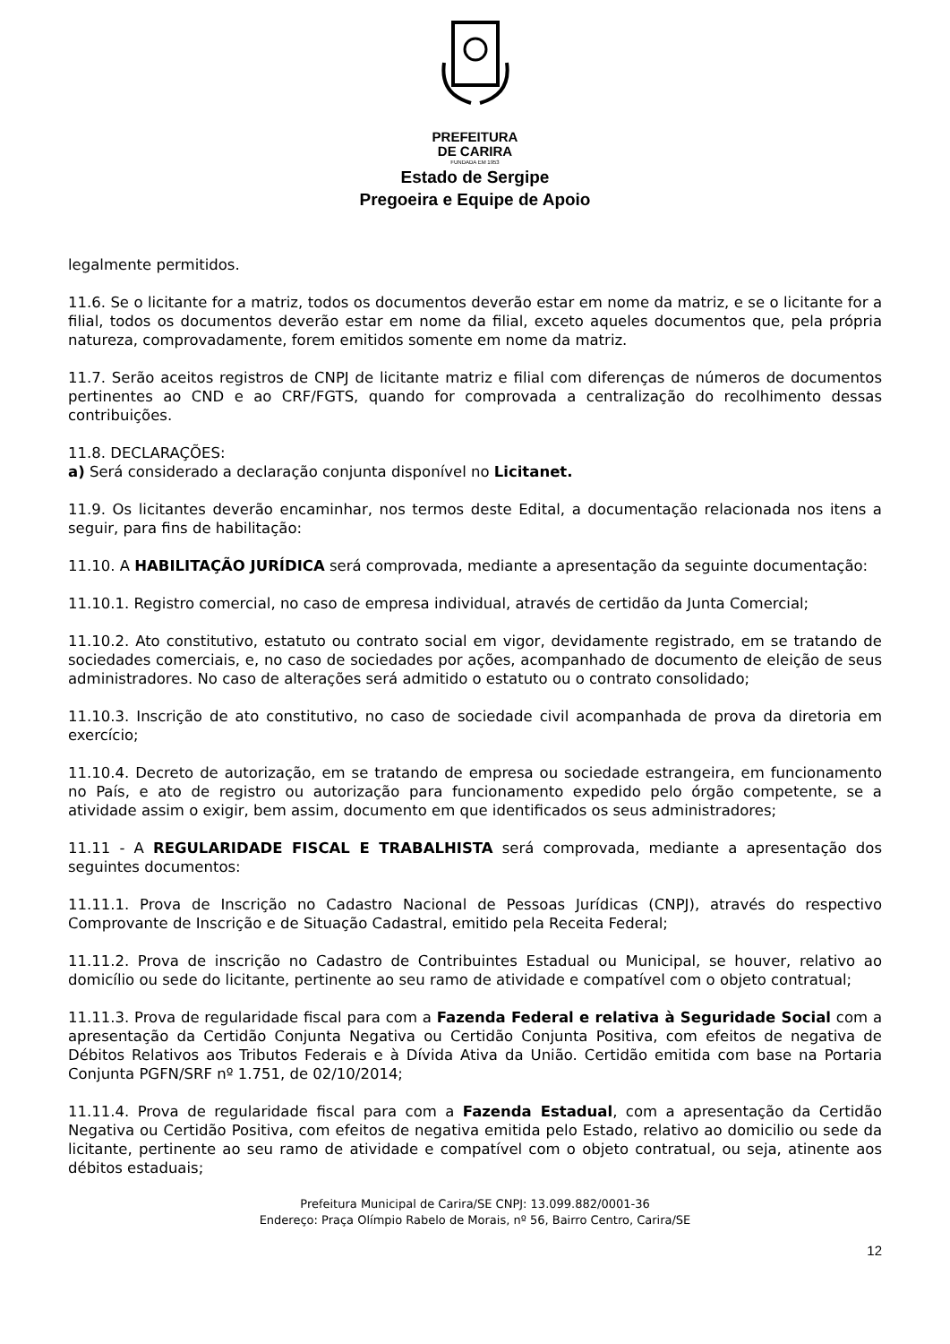PREFEITURA
DE CARIRA
FUNDADA EM 1953
Estado de Sergipe
Pregoeira e Equipe de Apoio
legalmente permitidos.
11.6. Se o licitante for a matriz, todos os documentos deverão estar em nome da matriz, e se o licitante for a filial, todos os documentos deverão estar em nome da filial, exceto aqueles documentos que, pela própria natureza, comprovadamente, forem emitidos somente em nome da matriz.
11.7. Serão aceitos registros de CNPJ de licitante matriz e filial com diferenças de números de documentos pertinentes ao CND e ao CRF/FGTS, quando for comprovada a centralização do recolhimento dessas contribuições.
11.8. DECLARAÇÕES:
a) Será considerado a declaração conjunta disponível no Licitanet.
11.9. Os licitantes deverão encaminhar, nos termos deste Edital, a documentação relacionada nos itens a seguir, para fins de habilitação:
11.10. A HABILITAÇÃO JURÍDICA será comprovada, mediante a apresentação da seguinte documentação:
11.10.1. Registro comercial, no caso de empresa individual, através de certidão da Junta Comercial;
11.10.2. Ato constitutivo, estatuto ou contrato social em vigor, devidamente registrado, em se tratando de sociedades comerciais, e, no caso de sociedades por ações, acompanhado de documento de eleição de seus administradores. No caso de alterações será admitido o estatuto ou o contrato consolidado;
11.10.3. Inscrição de ato constitutivo, no caso de sociedade civil acompanhada de prova da diretoria em exercício;
11.10.4. Decreto de autorização, em se tratando de empresa ou sociedade estrangeira, em funcionamento no País, e ato de registro ou autorização para funcionamento expedido pelo órgão competente, se a atividade assim o exigir, bem assim, documento em que identificados os seus administradores;
11.11 - A REGULARIDADE FISCAL E TRABALHISTA será comprovada, mediante a apresentação dos seguintes documentos:
11.11.1. Prova de Inscrição no Cadastro Nacional de Pessoas Jurídicas (CNPJ), através do respectivo Comprovante de Inscrição e de Situação Cadastral, emitido pela Receita Federal;
11.11.2. Prova de inscrição no Cadastro de Contribuintes Estadual ou Municipal, se houver, relativo ao domicílio ou sede do licitante, pertinente ao seu ramo de atividade e compatível com o objeto contratual;
11.11.3. Prova de regularidade fiscal para com a Fazenda Federal e relativa à Seguridade Social com a apresentação da Certidão Conjunta Negativa ou Certidão Conjunta Positiva, com efeitos de negativa de Débitos Relativos aos Tributos Federais e à Dívida Ativa da União. Certidão emitida com base na Portaria Conjunta PGFN/SRF nº 1.751, de 02/10/2014;
11.11.4. Prova de regularidade fiscal para com a Fazenda Estadual, com a apresentação da Certidão Negativa ou Certidão Positiva, com efeitos de negativa emitida pelo Estado, relativo ao domicilio ou sede da licitante, pertinente ao seu ramo de atividade e compatível com o objeto contratual, ou seja, atinente aos débitos estaduais;
Prefeitura Municipal de Carira/SE CNPJ: 13.099.882/0001-36
Endereço: Praça Olímpio Rabelo de Morais, nº 56, Bairro Centro, Carira/SE
12